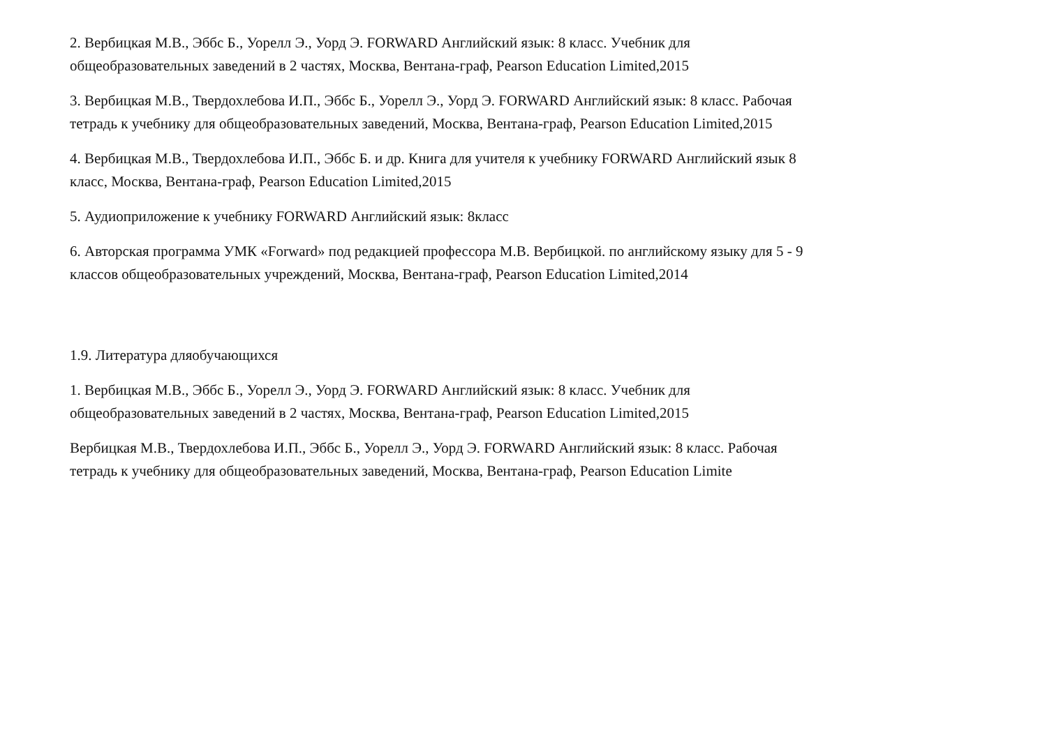2. Вербицкая М.В., Эббс Б., Уорелл Э., Уорд Э. FORWARD Английский язык: 8 класс. Учебник для
общеобразовательных заведений в 2 частях, Москва, Вентана-граф, Pearson Education Limited,2015
3. Вербицкая М.В., Твердохлебова И.П., Эббс Б., Уорелл Э., Уорд Э. FORWARD Английский язык: 8 класс. Рабочая
тетрадь к учебнику для общеобразовательных заведений, Москва, Вентана-граф, Pearson Education Limited,2015
4. Вербицкая М.В., Твердохлебова И.П., Эббс Б. и др. Книга для учителя к учебнику FORWARD Английский язык 8
класс, Москва, Вентана-граф, Pearson Education Limited,2015
5. Аудиоприложение к учебнику FORWARD Английский язык: 8класс
6. Авторская программа УМК «Forward» под редакцией профессора М.В. Вербицкой. по английскому языку для 5 - 9
классов общеобразовательных учреждений, Москва, Вентана-граф, Pearson Education Limited,2014
1.9. Литература дляобучающихся
1. Вербицкая М.В., Эббс Б., Уорелл Э., Уорд Э. FORWARD Английский язык: 8 класс. Учебник для
общеобразовательных заведений в 2 частях, Москва, Вентана-граф, Pearson Education Limited,2015
Вербицкая М.В., Твердохлебова И.П., Эббс Б., Уорелл Э., Уорд Э. FORWARD Английский язык: 8 класс. Рабочая
тетрадь к учебнику для общеобразовательных заведений, Москва, Вентана-граф, Pearson Education Limite